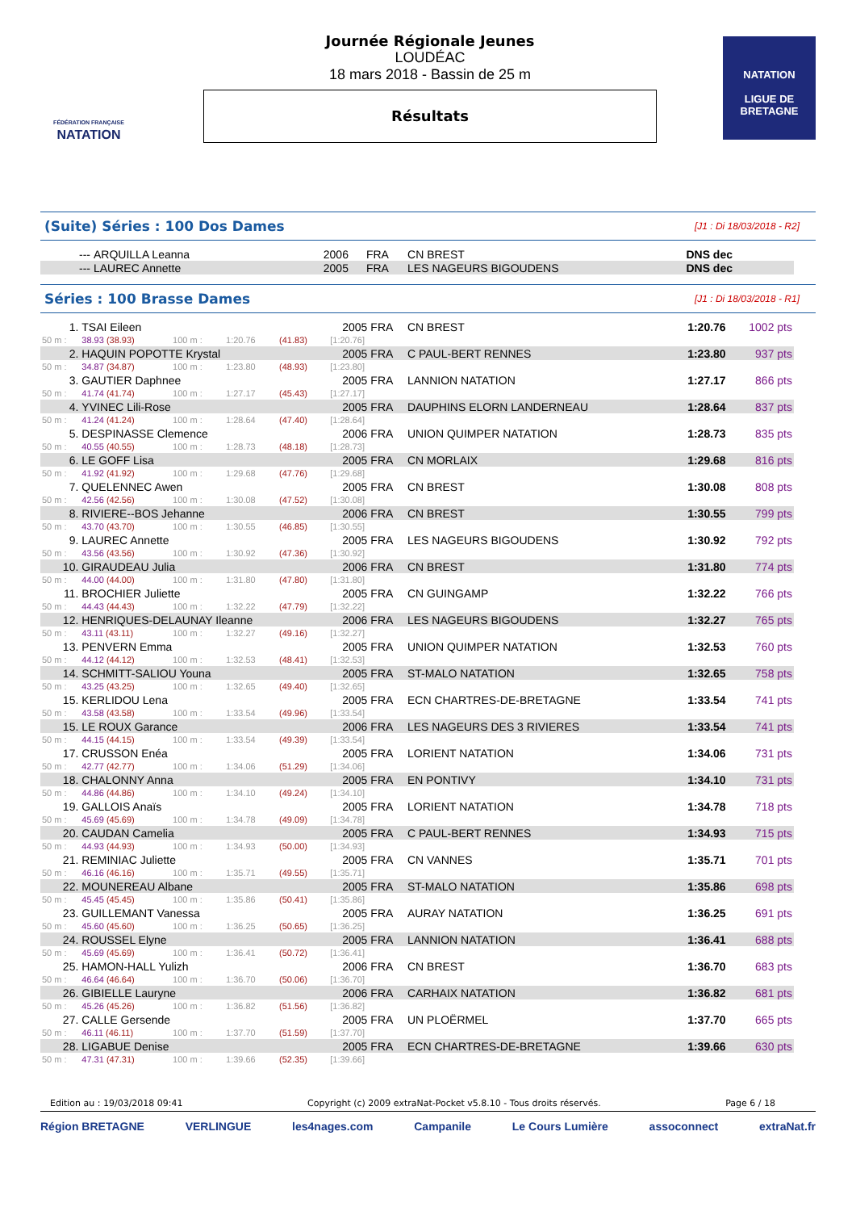FÉDÉRATION FRANÇAISE
NATATION
Journée Régionale Jeunes
LOUDÉAC
18 mars 2018 - Bassin de 25 m
Résultats
NATATION
LIGUE DE
BRETAGNE
(Suite) Séries : 100 Dos Dames [J1 : Di 18/03/2018 - R2]
| --- | ARQUILLA Leanna | 2006 | FRA | CN BREST | DNS dec | |
| --- | LAUREC Annette | 2005 | FRA | LES NAGEURS BIGOUDENS | DNS dec | |
Séries : 100 Brasse Dames [J1 : Di 18/03/2018 - R1]
| 1. | TSAI Eileen | | | | 2005 | FRA | CN BREST | 1:20.76 | 1002 pts |
| 50 m : | 38.93 (38.93) | 100 m : | 1:20.76 | (41.83) | [1:20.76] | | | | |
| 2. | HAQUIN POPOTTE Krystal | | | | 2005 | FRA | C PAUL-BERT RENNES | 1:23.80 | 937 pts |
| 50 m : | 34.87 (34.87) | 100 m : | 1:23.80 | (48.93) | [1:23.80] | | | | |
| 3. | GAUTIER Daphnee | | | | 2005 | FRA | LANNION NATATION | 1:27.17 | 866 pts |
| 50 m : | 41.74 (41.74) | 100 m : | 1:27.17 | (45.43) | [1:27.17] | | | | |
| 4. | YVINEC Lili-Rose | | | | 2005 | FRA | DAUPHINS ELORN LANDERNEAU | 1:28.64 | 837 pts |
| 50 m : | 41.24 (41.24) | 100 m : | 1:28.64 | (47.40) | [1:28.64] | | | | |
| 5. | DESPINASSE Clemence | | | | 2006 | FRA | UNION QUIMPER NATATION | 1:28.73 | 835 pts |
| 50 m : | 40.55 (40.55) | 100 m : | 1:28.73 | (48.18) | [1:28.73] | | | | |
| 6. | LE GOFF Lisa | | | | 2005 | FRA | CN MORLAIX | 1:29.68 | 816 pts |
| 50 m : | 41.92 (41.92) | 100 m : | 1:29.68 | (47.76) | [1:29.68] | | | | |
| 7. | QUELENNEC Awen | | | | 2005 | FRA | CN BREST | 1:30.08 | 808 pts |
| 50 m : | 42.56 (42.56) | 100 m : | 1:30.08 | (47.52) | [1:30.08] | | | | |
| 8. | RIVIERE--BOS Jehanne | | | | 2006 | FRA | CN BREST | 1:30.55 | 799 pts |
| 50 m : | 43.70 (43.70) | 100 m : | 1:30.55 | (46.85) | [1:30.55] | | | | |
| 9. | LAUREC Annette | | | | 2005 | FRA | LES NAGEURS BIGOUDENS | 1:30.92 | 792 pts |
| 50 m : | 43.56 (43.56) | 100 m : | 1:30.92 | (47.36) | [1:30.92] | | | | |
| 10. | GIRAUDEAU Julia | | | | 2006 | FRA | CN BREST | 1:31.80 | 774 pts |
| 50 m : | 44.00 (44.00) | 100 m : | 1:31.80 | (47.80) | [1:31.80] | | | | |
| 11. | BROCHIER Juliette | | | | 2005 | FRA | CN GUINGAMP | 1:32.22 | 766 pts |
| 50 m : | 44.43 (44.43) | 100 m : | 1:32.22 | (47.79) | [1:32.22] | | | | |
| 12. | HENRIQUES-DELAUNAY Ileanne | | | | 2006 | FRA | LES NAGEURS BIGOUDENS | 1:32.27 | 765 pts |
| 50 m : | 43.11 (43.11) | 100 m : | 1:32.27 | (49.16) | [1:32.27] | | | | |
| 13. | PENVERN Emma | | | | 2005 | FRA | UNION QUIMPER NATATION | 1:32.53 | 760 pts |
| 50 m : | 44.12 (44.12) | 100 m : | 1:32.53 | (48.41) | [1:32.53] | | | | |
| 14. | SCHMITT-SALIOU Youna | | | | 2005 | FRA | ST-MALO NATATION | 1:32.65 | 758 pts |
| 50 m : | 43.25 (43.25) | 100 m : | 1:32.65 | (49.40) | [1:32.65] | | | | |
| 15. | KERLIDOU Lena | | | | 2005 | FRA | ECN CHARTRES-DE-BRETAGNE | 1:33.54 | 741 pts |
| 50 m : | 43.58 (43.58) | 100 m : | 1:33.54 | (49.96) | [1:33.54] | | | | |
| 15. | LE ROUX Garance | | | | 2006 | FRA | LES NAGEURS DES 3 RIVIERES | 1:33.54 | 741 pts |
| 50 m : | 44.15 (44.15) | 100 m : | 1:33.54 | (49.39) | [1:33.54] | | | | |
| 17. | CRUSSON Enéa | | | | 2005 | FRA | LORIENT NATATION | 1:34.06 | 731 pts |
| 50 m : | 42.77 (42.77) | 100 m : | 1:34.06 | (51.29) | [1:34.06] | | | | |
| 18. | CHALONNY Anna | | | | 2005 | FRA | EN PONTIVY | 1:34.10 | 731 pts |
| 50 m : | 44.86 (44.86) | 100 m : | 1:34.10 | (49.24) | [1:34.10] | | | | |
| 19. | GALLOIS Anaïs | | | | 2005 | FRA | LORIENT NATATION | 1:34.78 | 718 pts |
| 50 m : | 45.69 (45.69) | 100 m : | 1:34.78 | (49.09) | [1:34.78] | | | | |
| 20. | CAUDAN Camelia | | | | 2005 | FRA | C PAUL-BERT RENNES | 1:34.93 | 715 pts |
| 50 m : | 44.93 (44.93) | 100 m : | 1:34.93 | (50.00) | [1:34.93] | | | | |
| 21. | REMINIAC Juliette | | | | 2005 | FRA | CN VANNES | 1:35.71 | 701 pts |
| 50 m : | 46.16 (46.16) | 100 m : | 1:35.71 | (49.55) | [1:35.71] | | | | |
| 22. | MOUNEREAU Albane | | | | 2005 | FRA | ST-MALO NATATION | 1:35.86 | 698 pts |
| 50 m : | 45.45 (45.45) | 100 m : | 1:35.86 | (50.41) | [1:35.86] | | | | |
| 23. | GUILLEMANT Vanessa | | | | 2005 | FRA | AURAY NATATION | 1:36.25 | 691 pts |
| 50 m : | 45.60 (45.60) | 100 m : | 1:36.25 | (50.65) | [1:36.25] | | | | |
| 24. | ROUSSEL Elyne | | | | 2005 | FRA | LANNION NATATION | 1:36.41 | 688 pts |
| 50 m : | 45.69 (45.69) | 100 m : | 1:36.41 | (50.72) | [1:36.41] | | | | |
| 25. | HAMON-HALL Yulizh | | | | 2006 | FRA | CN BREST | 1:36.70 | 683 pts |
| 50 m : | 46.64 (46.64) | 100 m : | 1:36.70 | (50.06) | [1:36.70] | | | | |
| 26. | GIBIELLE Lauryne | | | | 2006 | FRA | CARHAIX NATATION | 1:36.82 | 681 pts |
| 50 m : | 45.26 (45.26) | 100 m : | 1:36.82 | (51.56) | [1:36.82] | | | | |
| 27. | CALLE Gersende | | | | 2005 | FRA | UN PLOËRMEL | 1:37.70 | 665 pts |
| 50 m : | 46.11 (46.11) | 100 m : | 1:37.70 | (51.59) | [1:37.70] | | | | |
| 28. | LIGABUE Denise | | | | 2005 | FRA | ECN CHARTRES-DE-BRETAGNE | 1:39.66 | 630 pts |
| 50 m : | 47.31 (47.31) | 100 m : | 1:39.66 | (52.35) | [1:39.66] | | | | |
Edition au : 19/03/2018 09:41 Copyright (c) 2009 extraNat-Pocket v5.8.10 - Tous droits réservés. Page 6 / 18
Région BRETAGNE VERLINGUE les4nages.com Campanile Le Cours Lumière assoconnect extraNat.fr